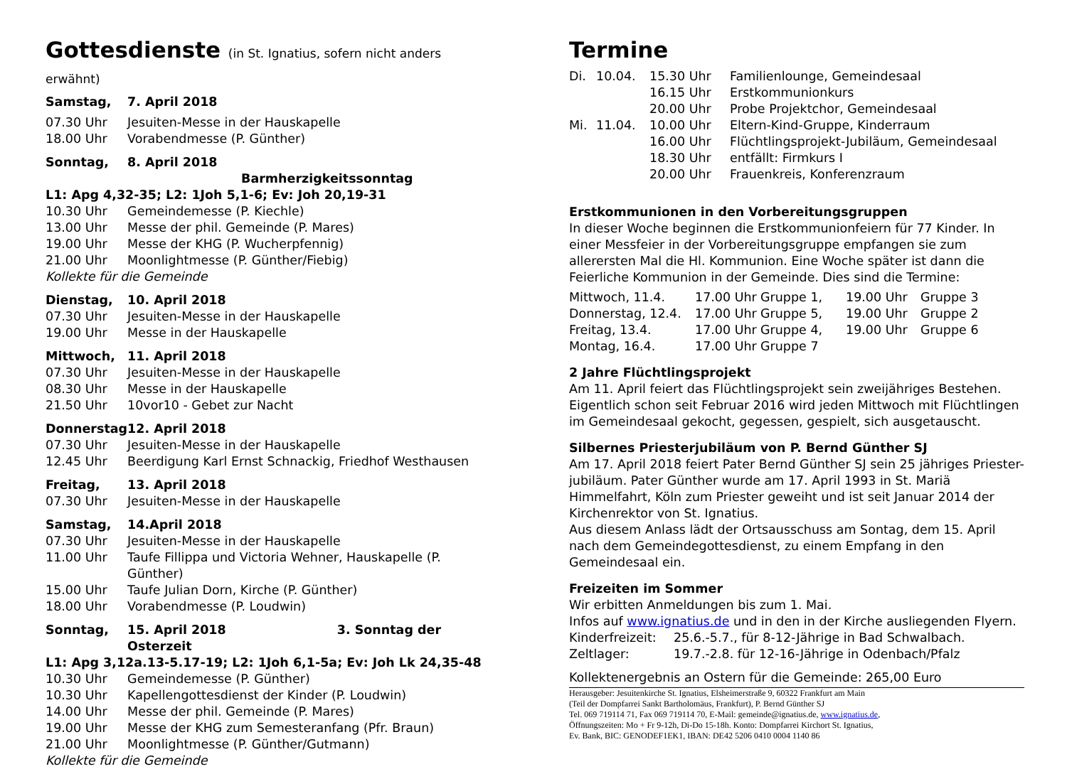Gottesdienste (in St. Ignatius, sofern nicht anders erwähnt)
| Samstag, | 7. April 2018 |
| 07.30 Uhr | Jesuiten-Messe in der Hauskapelle |
| 18.00 Uhr | Vorabendmesse (P. Günther) |
| Sonntag, | 8. April 2018 Barmherzigkeitssonntag |
| L1: Apg 4,32-35; L2: 1Joh 5,1-6; Ev: Joh 20,19-31 | |
| 10.30 Uhr | Gemeindemesse (P. Kiechle) |
| 13.00 Uhr | Messe der phil. Gemeinde (P. Mares) |
| 19.00 Uhr | Messe der KHG (P. Wucherpfennig) |
| 21.00 Uhr | Moonlightmesse (P. Günther/Fiebig) |
| Kollekte für die Gemeinde | |
| Dienstag, | 10. April 2018 |
| 07.30 Uhr | Jesuiten-Messe in der Hauskapelle |
| 19.00 Uhr | Messe in der Hauskapelle |
| Mittwoch, | 11. April 2018 |
| 07.30 Uhr | Jesuiten-Messe in der Hauskapelle |
| 08.30 Uhr | Messe in der Hauskapelle |
| 21.50 Uhr | 10vor10 - Gebet zur Nacht |
| Donnerstag | 12. April 2018 |
| 07.30 Uhr | Jesuiten-Messe in der Hauskapelle |
| 12.45 Uhr | Beerdigung Karl Ernst Schnackig, Friedhof Westhausen |
| Freitag, | 13. April 2018 |
| 07.30 Uhr | Jesuiten-Messe in der Hauskapelle |
| Samstag, | 14.April 2018 |
| 07.30 Uhr | Jesuiten-Messe in der Hauskapelle |
| 11.00 Uhr | Taufe Fillippa und Victoria Wehner, Hauskapelle (P. Günther) |
| 15.00 Uhr | Taufe Julian Dorn, Kirche (P. Günther) |
| 18.00 Uhr | Vorabendmesse (P. Loudwin) |
| Sonntag, | 15. April 2018 3. Sonntag der Osterzeit |
| L1: Apg 3,12a.13-5.17-19; L2: 1Joh 6,1-5a; Ev: Joh Lk 24,35-48 | |
| 10.30 Uhr | Gemeindemesse (P. Günther) |
| 10.30 Uhr | Kapellengottesdienst der Kinder (P. Loudwin) |
| 14.00 Uhr | Messe der phil. Gemeinde (P. Mares) |
| 19.00 Uhr | Messe der KHG zum Semesteranfang (Pfr. Braun) |
| 21.00 Uhr | Moonlightmesse (P. Günther/Gutmann) |
| Kollekte für die Gemeinde | |
Termine
| Di. | 10.04. | 15.30 Uhr | Familienlounge, Gemeindesaal |
| | | 16.15 Uhr | Erstkommunionkurs |
| | | 20.00 Uhr | Probe Projektchor, Gemeindesaal |
| Mi. | 11.04. | 10.00 Uhr | Eltern-Kind-Gruppe, Kinderraum |
| | | 16.00 Uhr | Flüchtlingsprojekt-Jubiläum, Gemeindesaal |
| | | 18.30 Uhr | entfällt: Firmkurs I |
| | | 20.00 Uhr | Frauenkreis, Konferenzraum |
Erstkommunionen in den Vorbereitungsgruppen
In dieser Woche beginnen die Erstkommunionfeiern für 77 Kinder. In einer Messfeier in der Vorbereitungsgruppe empfangen sie zum allerersten Mal die Hl. Kommunion. Eine Woche später ist dann die Feierliche Kommunion in der Gemeinde. Dies sind die Termine:
| Mittwoch, 11.4. | 17.00 Uhr | Gruppe 1, | 19.00 Uhr | Gruppe 3 |
| Donnerstag, 12.4. | 17.00 Uhr | Gruppe 5, | 19.00 Uhr | Gruppe 2 |
| Freitag, 13.4. | 17.00 Uhr | Gruppe 4, | 19.00 Uhr | Gruppe 6 |
| Montag, 16.4. | 17.00 Uhr | Gruppe 7 | | |
2 Jahre Flüchtlingsprojekt
Am 11. April feiert das Flüchtlingsprojekt sein zweijähriges Bestehen. Eigentlich schon seit Februar 2016 wird jeden Mittwoch mit Flüchtlingen im Gemeindesaal gekocht, gegessen, gespielt, sich ausgetauscht.
Silbernes Priesterjubiläum von P. Bernd Günther SJ
Am 17. April 2018 feiert Pater Bernd Günther SJ sein 25 jähriges Priester-jubiläum. Pater Günther wurde am 17. April 1993 in St. Mariä Himmelfahrt, Köln zum Priester geweiht und ist seit Januar 2014 der Kirchenrektor von St. Ignatius.
Aus diesem Anlass lädt der Ortsausschuss am Sontag, dem 15. April nach dem Gemeindegottesdienst, zu einem Empfang in den Gemeindesaal ein.
Freizeiten im Sommer
Wir erbitten Anmeldungen bis zum 1. Mai.
Infos auf www.ignatius.de und in den in der Kirche ausliegenden Flyern.
| Kinderfreizeit: | 25.6.-5.7., für 8-12-Jährige in Bad Schwalbach. |
| Zeltlager: | 19.7.-2.8. für 12-16-Jährige in Odenbach/Pfalz |
Kollektenergebnis an Ostern für die Gemeinde: 265,00 Euro
Herausgeber: Jesuitenkirche St. Ignatius, Elsheimerstraße 9, 60322 Frankfurt am Main
(Teil der Dompfarrei Sankt Bartholomäus, Frankfurt), P. Bernd Günther SJ
Tel. 069 719114 71, Fax 069 719114 70, E-Mail: gemeinde@ignatius.de, www.ignatius.de,
Öffnungszeiten: Mo + Fr 9-12h, Di-Do 15-18h. Konto: Dompfarrei Kirchort St. Ignatius,
Ev. Bank, BIC: GENODEF1EK1, IBAN: DE42 5206 0410 0004 1140 86